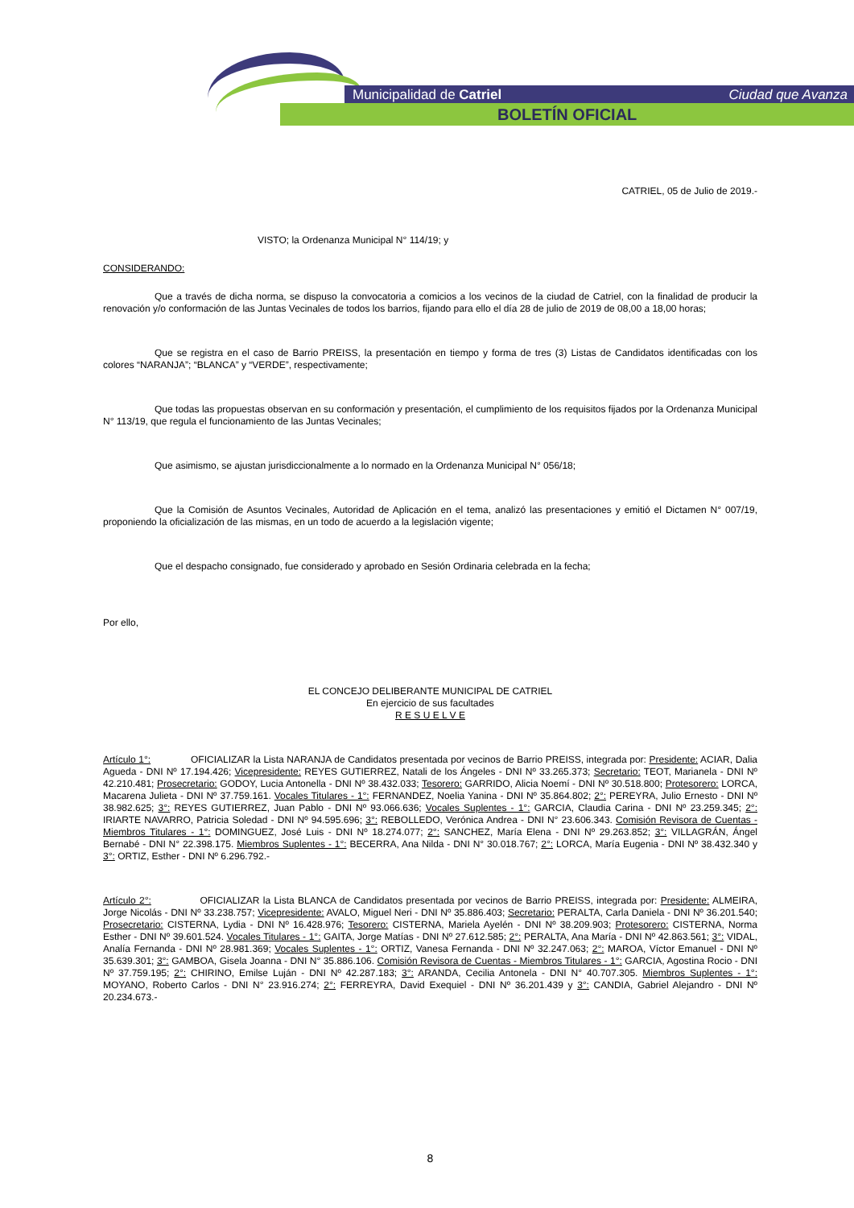Municipalidad de Catriel Ciudad que Avanza
BOLETÍN OFICIAL
CATRIEL, 05 de Julio de 2019.-
VISTO; la Ordenanza Municipal N° 114/19; y
CONSIDERANDO:
Que a través de dicha norma, se dispuso la convocatoria a comicios a los vecinos de la ciudad de Catriel, con la finalidad de producir la renovación y/o conformación de las Juntas Vecinales de todos los barrios, fijando para ello el día 28 de julio de 2019 de 08,00 a 18,00 horas;
Que se registra en el caso de Barrio PREISS, la presentación en tiempo y forma de tres (3) Listas de Candidatos identificadas con los colores “NARANJA”; “BLANCA” y “VERDE”, respectivamente;
Que todas las propuestas observan en su conformación y presentación, el cumplimiento de los requisitos fijados por la Ordenanza Municipal N° 113/19, que regula el funcionamiento de las Juntas Vecinales;
Que asimismo, se ajustan jurisdiccionalmente a lo normado en la Ordenanza Municipal N° 056/18;
Que la Comisión de Asuntos Vecinales, Autoridad de Aplicación en el tema, analizó las presentaciones y emitió el Dictamen N° 007/19, proponiendo la oficialización de las mismas, en un todo de acuerdo a la legislación vigente;
Que el despacho consignado, fue considerado y aprobado en Sesión Ordinaria celebrada en la fecha;
Por ello,
EL CONCEJO DELIBERANTE MUNICIPAL DE CATRIEL
En ejercicio de sus facultades
R E S U E L V E
Artículo 1°: OFICIALIZAR la Lista NARANJA de Candidatos presentada por vecinos de Barrio PREISS, integrada por: Presidente: ACIAR, Dalia Agueda - DNI Nº 17.194.426; Vicepresidente: REYES GUTIERREZ, Natali de los Ángeles - DNI Nº 33.265.373; Secretario: TEOT, Marianela - DNI Nº 42.210.481; Prosecretario: GODOY, Lucia Antonella - DNI Nº 38.432.033; Tesorero: GARRIDO, Alicia Noemí - DNI Nº 30.518.800; Protesorero: LORCA, Macarena Julieta - DNI Nº 37.759.161. Vocales Titulares - 1°: FERNANDEZ, Noelia Yanina - DNI Nº 35.864.802; 2°: PEREYRA, Julio Ernesto - DNI Nº 38.982.625; 3°: REYES GUTIERREZ, Juan Pablo - DNI Nº 93.066.636; Vocales Suplentes - 1°: GARCIA, Claudia Carina - DNI Nº 23.259.345; 2°: IRIARTE NAVARRO, Patricia Soledad - DNI Nº 94.595.696; 3°: REBOLLEDO, Verónica Andrea - DNI N° 23.606.343. Comisión Revisora de Cuentas - Miembros Titulares - 1°: DOMINGUEZ, José Luis - DNI Nº 18.274.077; 2°: SANCHEZ, María Elena - DNI Nº 29.263.852; 3°: VILLAGRÁN, Ángel Bernabé - DNI N° 22.398.175. Miembros Suplentes - 1°: BECERRA, Ana Nilda - DNI N° 30.018.767; 2°: LORCA, María Eugenia - DNI Nº 38.432.340 y 3°: ORTIZ, Esther - DNI Nº 6.296.792.-
Artículo 2°: OFICIALIZAR la Lista BLANCA de Candidatos presentada por vecinos de Barrio PREISS, integrada por: Presidente: ALMEIRA, Jorge Nicolás - DNI Nº 33.238.757; Vicepresidente: AVALO, Miguel Neri - DNI Nº 35.886.403; Secretario: PERALTA, Carla Daniela - DNI Nº 36.201.540; Prosecretario: CISTERNA, Lydia - DNI Nº 16.428.976; Tesorero: CISTERNA, Mariela Ayelén - DNI Nº 38.209.903; Protesorero: CISTERNA, Norma Esther - DNI Nº 39.601.524. Vocales Titulares - 1°: GAITA, Jorge Matías - DNI Nº 27.612.585; 2°: PERALTA, Ana María - DNI Nº 42.863.561; 3°: VIDAL, Analía Fernanda - DNI Nº 28.981.369; Vocales Suplentes - 1°: ORTIZ, Vanesa Fernanda - DNI Nº 32.247.063; 2°: MAROA, Víctor Emanuel - DNI Nº 35.639.301; 3°: GAMBOA, Gisela Joanna - DNI N° 35.886.106. Comisión Revisora de Cuentas - Miembros Titulares - 1°: GARCIA, Agostina Rocio - DNI Nº 37.759.195; 2°: CHIRINO, Emilse Luján - DNI Nº 42.287.183; 3°: ARANDA, Cecilia Antonela - DNI N° 40.707.305. Miembros Suplentes - 1°: MOYANO, Roberto Carlos - DNI N° 23.916.274; 2°: FERREYRA, David Exequiel - DNI Nº 36.201.439 y 3°: CANDIA, Gabriel Alejandro - DNI Nº 20.234.673.-
8